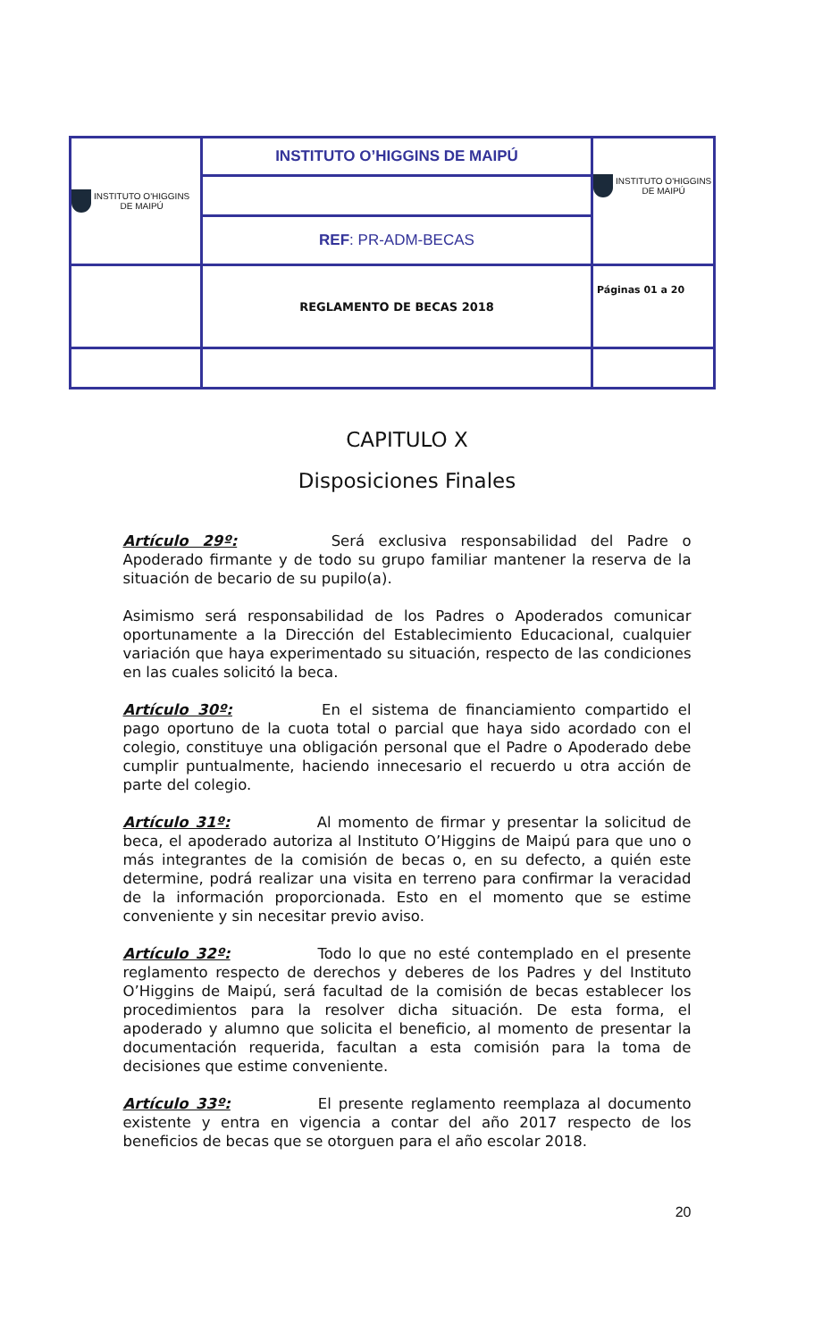| INSTITUTO O'HIGGINS DE MAIPÚ | INSTITUTO O’HIGGINS DE MAIPÚ | INSTITUTO O'HIGGINS DE MAIPÚ |
| | REF : PR-ADM-BECAS | |
| | REGLAMENTO DE BECAS 2018 | Páginas 01 a 20 |
CAPITULO X
Disposiciones Finales
Artículo 29º: Será exclusiva responsabilidad del Padre o Apoderado firmante y de todo su grupo familiar mantener la reserva de la situación de becario de su pupilo(a).
Asimismo será responsabilidad de los Padres o Apoderados comunicar oportunamente a la Dirección del Establecimiento Educacional, cualquier variación que haya experimentado su situación, respecto de las condiciones en las cuales solicitó la beca.
Artículo 30º: En el sistema de financiamiento compartido el pago oportuno de la cuota total o parcial que haya sido acordado con el colegio, constituye una obligación personal que el Padre o Apoderado debe cumplir puntualmente, haciendo innecesario el recuerdo u otra acción de parte del colegio.
Artículo 31º: Al momento de firmar y presentar la solicitud de beca, el apoderado autoriza al Instituto O’Higgins de Maipú para que uno o más integrantes de la comisión de becas o, en su defecto, a quién este determine, podrá realizar una visita en terreno para confirmar la veracidad de la información proporcionada. Esto en el momento que se estime conveniente y sin necesitar previo aviso.
Artículo 32º: Todo lo que no esté contemplado en el presente reglamento respecto de derechos y deberes de los Padres y del Instituto O’Higgins de Maipú, será facultad de la comisión de becas establecer los procedimientos para la resolver dicha situación. De esta forma, el apoderado y alumno que solicita el beneficio, al momento de presentar la documentación requerida, facultan a esta comisión para la toma de decisiones que estime conveniente.
Artículo 33º: El presente reglamento reemplaza al documento existente y entra en vigencia a contar del año 2017 respecto de los beneficios de becas que se otorguen para el año escolar 2018.
20